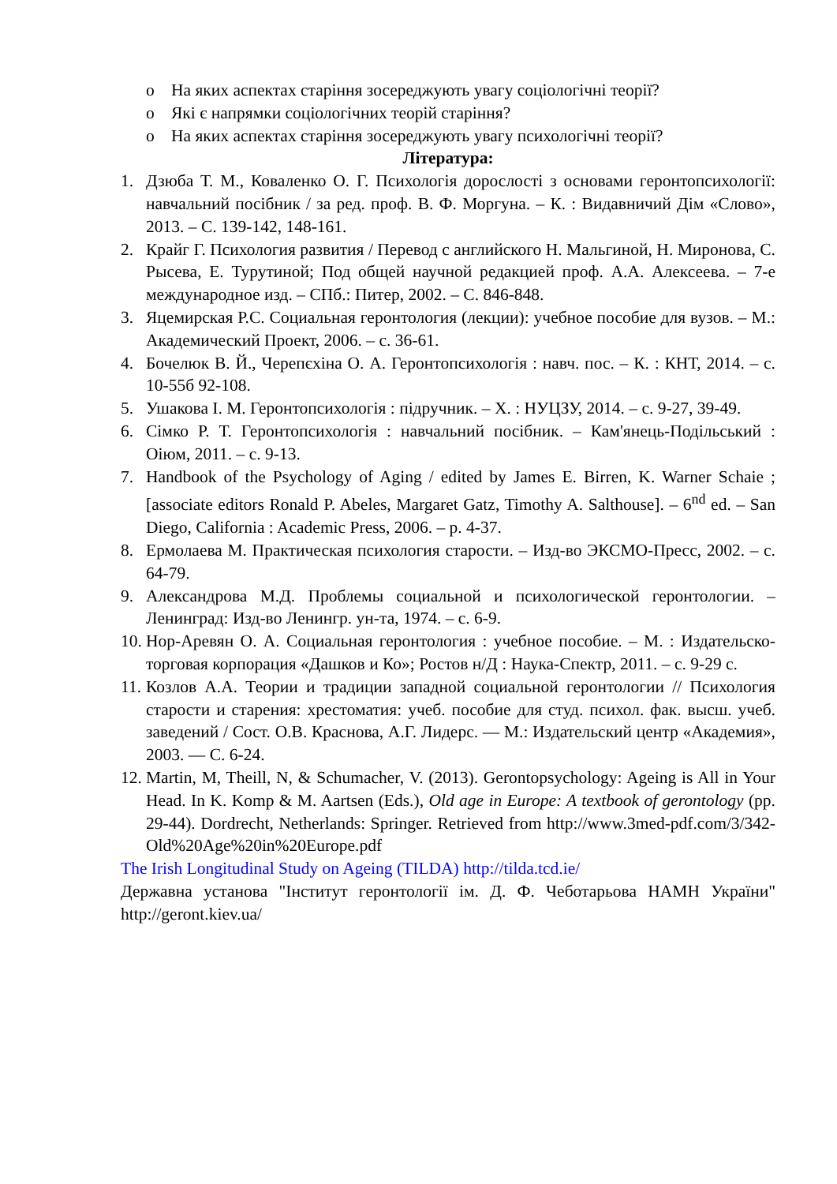o На яких аспектах старіння зосереджують увагу соціологічні теорії?
o Які є напрямки соціологічних теорій старіння?
o На яких аспектах старіння зосереджують увагу психологічні теорії?
Література:
1. Дзюба Т. М., Коваленко О. Г. Психологія дорослості з основами геронтопсихології: навчальний посібник / за ред. проф. В. Ф. Моргуна. – К. : Видавничий Дім «Слово», 2013. – С. 139-142, 148-161.
2. Крайг Г. Психология развития / Перевод с английского Н. Мальгиной, Н. Миронова, С. Рысева, Е. Турутиной; Под общей научной редакцией проф. А.А. Алексеева. – 7-е международное изд. – СПб.: Питер, 2002. – С. 846-848.
3. Яцемирская Р.С. Социальная геронтология (лекции): учебное пособие для вузов. – М.: Академический Проект, 2006. – с. 36-61.
4. Бочелюк В. Й., Черепєхіна О. А. Геронтопсихологія : навч. пос. – К. : КНТ, 2014. – с. 10-55б 92-108.
5. Ушакова І. М. Геронтопсихологія : підручник. – Х. : НУЦЗУ, 2014. – с. 9-27, 39-49.
6. Сімко Р. Т. Геронтопсихологія : навчальний посібник. – Кам'янець-Подільський : Оіюм, 2011. – с. 9-13.
7. Handbook of the Psychology of Aging / edited by James E. Birren, K. Warner Schaie ; [associate editors Ronald P. Abeles, Margaret Gatz, Timothy A. Salthouse]. – 6<sup>nd</sup> ed. – San Diego, California : Academic Press, 2006. – p. 4-37.
8. Ермолаева М. Практическая психология старости. – Изд-во ЭКСМО-Пресс, 2002. – с. 64-79.
9. Александрова М.Д. Проблемы социальной и психологической геронтологии. – Ленинград: Изд-во Ленингр. ун-та, 1974. – с. 6-9.
10. Нор-Аревян О. А. Социальная геронтология : учебное пособие. – М. : Издательско-торговая корпорация «Дашков и Ко»; Ростов н/Д : Наука-Спектр, 2011. – с. 9-29 с.
11. Козлов А.А. Теории и традиции западной социальной геронтологии // Психология старости и старения: хрестоматия: учеб. пособие для студ. психол. фак. высш. учеб. заведений / Сост. О.В. Краснова, А.Г. Лидерс. — М.: Издательский центр «Академия», 2003. — С. 6-24.
12. Martin, M, Theill, N, & Schumacher, V. (2013). Gerontopsychology: Ageing is All in Your Head. In K. Komp & M. Aartsen (Eds.), Old age in Europe: A textbook of gerontology (pp. 29-44). Dordrecht, Netherlands: Springer. Retrieved from http://www.3med-pdf.com/3/342-Old%20Age%20in%20Europe.pdf
The Irish Longitudinal Study on Ageing (TILDA) http://tilda.tcd.ie/
Державна установа "Інститут геронтології ім. Д. Ф. Чеботарьова НАМН України" http://geront.kiev.ua/